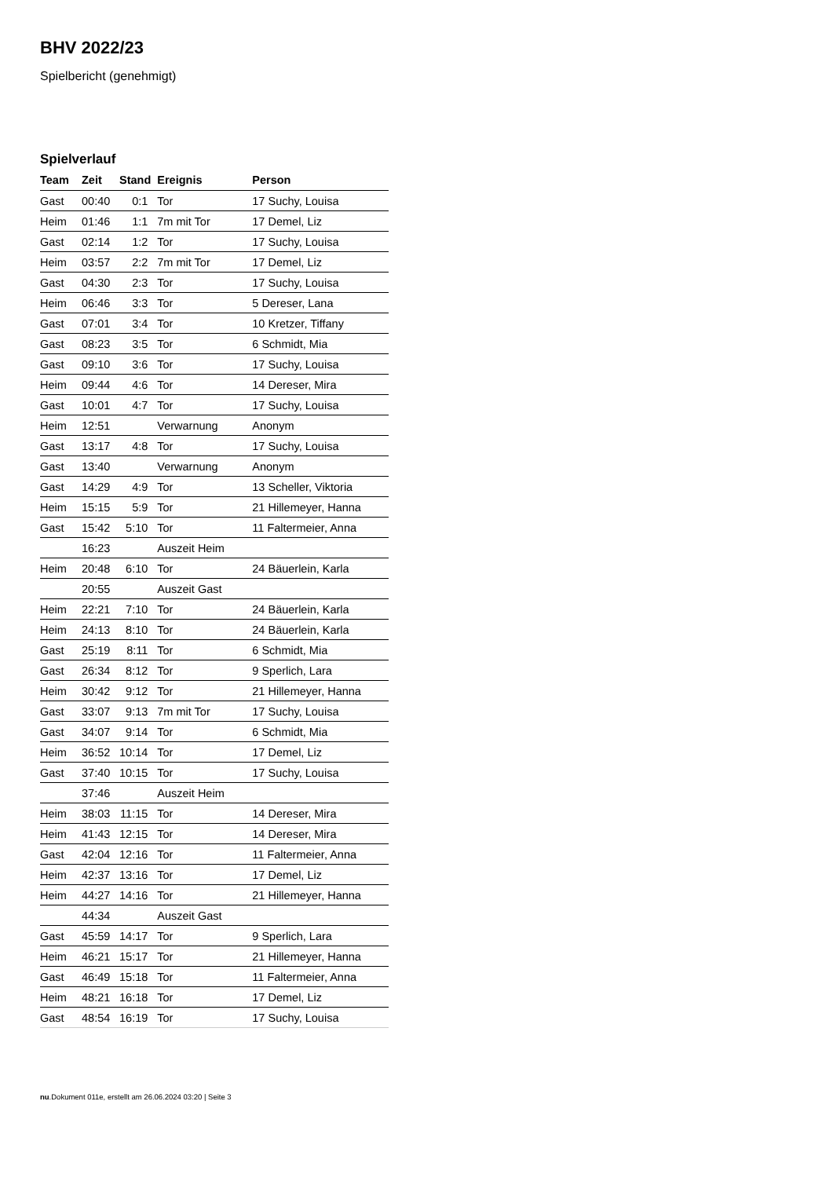BHV 2022/23
Spielbericht (genehmigt)
Spielverlauf
| Team | Zeit | Stand | Ereignis | Person |
| --- | --- | --- | --- | --- |
| Gast | 00:40 | 0:1 | Tor | 17 Suchy, Louisa |
| Heim | 01:46 | 1:1 | 7m mit Tor | 17 Demel, Liz |
| Gast | 02:14 | 1:2 | Tor | 17 Suchy, Louisa |
| Heim | 03:57 | 2:2 | 7m mit Tor | 17 Demel, Liz |
| Gast | 04:30 | 2:3 | Tor | 17 Suchy, Louisa |
| Heim | 06:46 | 3:3 | Tor | 5 Dereser, Lana |
| Gast | 07:01 | 3:4 | Tor | 10 Kretzer, Tiffany |
| Gast | 08:23 | 3:5 | Tor | 6 Schmidt, Mia |
| Gast | 09:10 | 3:6 | Tor | 17 Suchy, Louisa |
| Heim | 09:44 | 4:6 | Tor | 14 Dereser, Mira |
| Gast | 10:01 | 4:7 | Tor | 17 Suchy, Louisa |
| Heim | 12:51 | | Verwarnung | Anonym |
| Gast | 13:17 | 4:8 | Tor | 17 Suchy, Louisa |
| Gast | 13:40 | | Verwarnung | Anonym |
| Gast | 14:29 | 4:9 | Tor | 13 Scheller, Viktoria |
| Heim | 15:15 | 5:9 | Tor | 21 Hillemeyer, Hanna |
| Gast | 15:42 | 5:10 | Tor | 11 Faltermeier, Anna |
| | 16:23 | | Auszeit Heim | |
| Heim | 20:48 | 6:10 | Tor | 24 Bäuerlein, Karla |
| | 20:55 | | Auszeit Gast | |
| Heim | 22:21 | 7:10 | Tor | 24 Bäuerlein, Karla |
| Heim | 24:13 | 8:10 | Tor | 24 Bäuerlein, Karla |
| Gast | 25:19 | 8:11 | Tor | 6 Schmidt, Mia |
| Gast | 26:34 | 8:12 | Tor | 9 Sperlich, Lara |
| Heim | 30:42 | 9:12 | Tor | 21 Hillemeyer, Hanna |
| Gast | 33:07 | 9:13 | 7m mit Tor | 17 Suchy, Louisa |
| Gast | 34:07 | 9:14 | Tor | 6 Schmidt, Mia |
| Heim | 36:52 | 10:14 | Tor | 17 Demel, Liz |
| Gast | 37:40 | 10:15 | Tor | 17 Suchy, Louisa |
| | 37:46 | | Auszeit Heim | |
| Heim | 38:03 | 11:15 | Tor | 14 Dereser, Mira |
| Heim | 41:43 | 12:15 | Tor | 14 Dereser, Mira |
| Gast | 42:04 | 12:16 | Tor | 11 Faltermeier, Anna |
| Heim | 42:37 | 13:16 | Tor | 17 Demel, Liz |
| Heim | 44:27 | 14:16 | Tor | 21 Hillemeyer, Hanna |
| | 44:34 | | Auszeit Gast | |
| Gast | 45:59 | 14:17 | Tor | 9 Sperlich, Lara |
| Heim | 46:21 | 15:17 | Tor | 21 Hillemeyer, Hanna |
| Gast | 46:49 | 15:18 | Tor | 11 Faltermeier, Anna |
| Heim | 48:21 | 16:18 | Tor | 17 Demel, Liz |
| Gast | 48:54 | 16:19 | Tor | 17 Suchy, Louisa |
nu.Dokument 011e, erstellt am 26.06.2024 03:20 | Seite 3